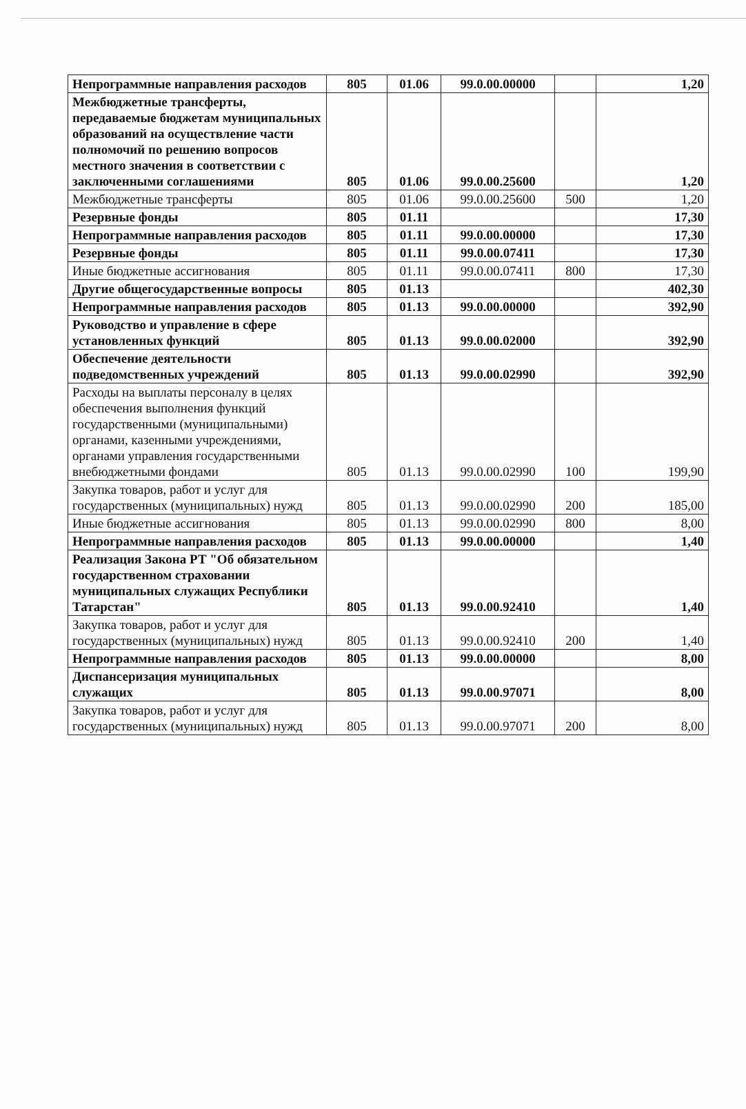| Непрограммные направления расходов | 805 | 01.06 | 99.0.00.00000 | | 1,20 |
| Межбюджетные трансферты, передаваемые бюджетам муниципальных образований на осуществление части полномочий по решению вопросов местного значения в соответствии с заключенными соглашениями | 805 | 01.06 | 99.0.00.25600 | | 1,20 |
| Межбюджетные трансферты | 805 | 01.06 | 99.0.00.25600 | 500 | 1,20 |
| Резервные фонды | 805 | 01.11 | | | 17,30 |
| Непрограммные направления расходов | 805 | 01.11 | 99.0.00.00000 | | 17,30 |
| Резервные фонды | 805 | 01.11 | 99.0.00.07411 | | 17,30 |
| Иные бюджетные ассигнования | 805 | 01.11 | 99.0.00.07411 | 800 | 17,30 |
| Другие общегосударственные вопросы | 805 | 01.13 | | | 402,30 |
| Непрограммные направления расходов | 805 | 01.13 | 99.0.00.00000 | | 392,90 |
| Руководство и управление в сфере установленных функций | 805 | 01.13 | 99.0.00.02000 | | 392,90 |
| Обеспечение деятельности подведомственных учреждений | 805 | 01.13 | 99.0.00.02990 | | 392,90 |
| Расходы на выплаты персоналу в целях обеспечения выполнения функций государственными (муниципальными) органами, казенными учреждениями, органами управления государственными внебюджетными фондами | 805 | 01.13 | 99.0.00.02990 | 100 | 199,90 |
| Закупка товаров, работ и услуг для государственных (муниципальных) нужд | 805 | 01.13 | 99.0.00.02990 | 200 | 185,00 |
| Иные бюджетные ассигнования | 805 | 01.13 | 99.0.00.02990 | 800 | 8,00 |
| Непрограммные направления расходов | 805 | 01.13 | 99.0.00.00000 | | 1,40 |
| Реализация Закона РТ "Об обязательном государственном страховании муниципальных служащих Республики Татарстан" | 805 | 01.13 | 99.0.00.92410 | | 1,40 |
| Закупка товаров, работ и услуг для государственных (муниципальных) нужд | 805 | 01.13 | 99.0.00.92410 | 200 | 1,40 |
| Непрограммные направления расходов | 805 | 01.13 | 99.0.00.00000 | | 8,00 |
| Диспансеризация муниципальных служащих | 805 | 01.13 | 99.0.00.97071 | | 8,00 |
| Закупка товаров, работ и услуг для государственных (муниципальных) нужд | 805 | 01.13 | 99.0.00.97071 | 200 | 8,00 |